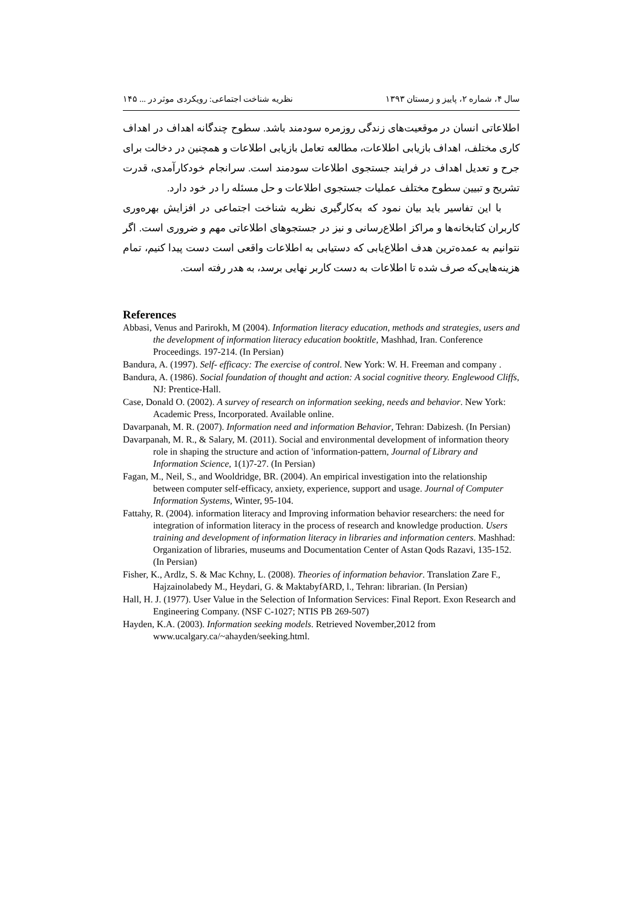سال ۴، شماره ۲، پاییز و زمستان ۱۳۹۳ نظریه شناخت اجتماعی: رویکردی موثر در ... ۱۴۵
اطلاعاتی انسان در موقعیت‌های زندگی روزمره سودمند باشد. سطوح چندگانه اهداف در اهداف کاری مختلف، اهداف بازیابی اطلاعات، مطالعه تعامل بازیابی اطلاعات و همچنین در دخالت برای جرح و تعدیل اهداف در فرایند جستجوی اطلاعات سودمند است. سرانجام خودکارآمدی، قدرت تشریح و تبیین سطوح مختلف عملیات جستجوی اطلاعات و حل مسئله را در خود دارد.
با این تفاسیر باید بیان نمود که به‌کارگیری نظریه شناخت اجتماعی در افزایش بهره‌وری کاربران کتابخانه‌ها و مراکز اطلاع‌رسانی و نیز در جستجوهای اطلاعاتی مهم و ضروری است. اگر نتوانیم به عمده‌ترین هدف اطلاع‌یابی که دستیابی به اطلاعات واقعی است دست پیدا کنیم، تمام هزینه‌هایی‌که صرف شده تا اطلاعات به دست کاربر نهایی برسد، به هدر رفته است.
References
Abbasi, Venus and Parirokh, M (2004). Information literacy education, methods and strategies, users and the development of information literacy education booktitle, Mashhad, Iran. Conference Proceedings. 197-214. (In Persian)
Bandura, A. (1997). Self- efficacy: The exercise of control. New York: W. H. Freeman and company .
Bandura, A. (1986). Social foundation of thought and action: A social cognitive theory. Englewood Cliffs, NJ: Prentice-Hall.
Case, Donald O. (2002). A survey of research on information seeking, needs and behavior. New York: Academic Press, Incorporated. Available online.
Davarpanah, M. R. (2007). Information need and information Behavior, Tehran: Dabizesh. (In Persian)
Davarpanah, M. R., & Salary, M. (2011). Social and environmental development of information theory role in shaping the structure and action of 'information-pattern, Journal of Library and Information Science, 1(1)7-27. (In Persian)
Fagan, M., Neil, S., and Wooldridge, BR. (2004). An empirical investigation into the relationship between computer self-efficacy, anxiety, experience, support and usage. Journal of Computer Information Systems, Winter, 95-104.
Fattahy, R. (2004). information literacy and Improving information behavior researchers: the need for integration of information literacy in the process of research and knowledge production. Users training and development of information literacy in libraries and information centers. Mashhad: Organization of libraries, museums and Documentation Center of Astan Qods Razavi, 135-152. (In Persian)
Fisher, K., Ardlz, S. & Mac Kchny, L. (2008). Theories of information behavior. Translation Zare F., Hajzainolabedy M., Heydari, G. & MaktabyfARD, l., Tehran: librarian. (In Persian)
Hall, H. J. (1977). User Value in the Selection of Information Services: Final Report. Exon Research and Engineering Company. (NSF C-1027; NTIS PB 269-507)
Hayden, K.A. (2003). Information seeking models. Retrieved November,2012 from www.ucalgary.ca/~ahayden/seeking.html.